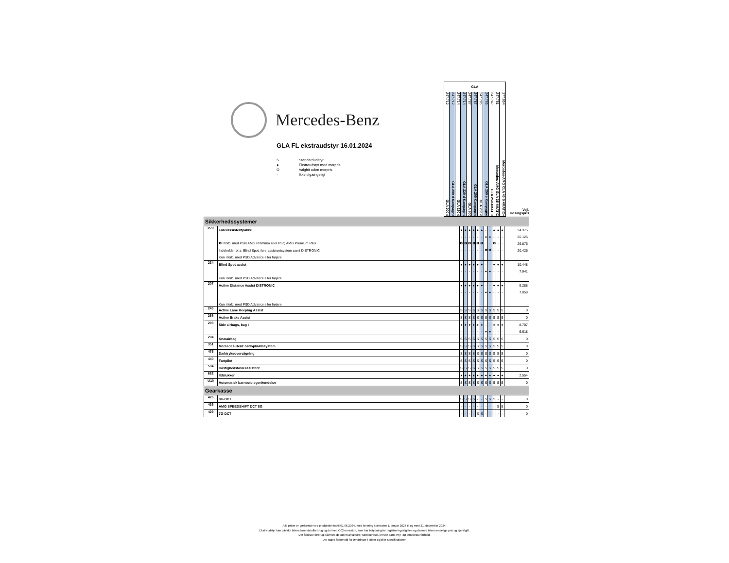Mercedes-Benz
GLA FL ekstraudstyr 16.01.2024
S Standardudstyr
● Ekstraudstyr mod merpris
O Valgfrit uden merpris
- Ikke tilgængeligt
GLA
247.712 GLA 200 d
247.712 GLA 200 d Kampagne
247.714 GLA 220 d
247.714 GLA 220 d Kampagne
247.787 GLA 200
247.787 GLA 200 Kampagne
247.785 GLA 250 e
247.785 GLA 250 e Kampagne
247.747 GLA 250 4MATIC
247.751 Mercedes-AMG GLA 35 4MATIC
177.054 Mercedes-AMG CLA 45 S 4MATIC+
Vejl.
Udsalgspris
| Sikkerhedssystemer | | | | | | | | | | | | | |
| P79 | Førerassistentpakke | ● | ● | ● | ● | ● | ● | - | - | ● | ● | ● | 34.375 |
| | | - | - | - | - | - | - | ● | ● | - | - | - | 26.125 |
| | ❶ I forb. med PSN AMG Premium eller PSQ AMG Premium Plus | ❶ | ❶ | ❶ | ❶ | ❶ | ❶ | - | - | ❶ | - | - | 26.875 |
| | Indeholder bl.a. Blind Spot, førerassistentsystem samt DISTRONIC | - | - | - | - | - | - | ❶ | ❶ | - | - | - | 20.425 |
| | Kun i forb. med PSD Advance eller højere | | | | | | | | | | | | |
| 234 | Blind Spot assist | ● | ● | ● | ● | ● | ● | - | - | ● | ● | ● | 10.448 |
| | | - | - | - | - | - | - | ● | ● | - | - | - | 7.941 |
| | Kun i forb. med PSD Advance eller højere | | | | | | | | | | | | |
| 207 | Active Distance Assist DISTRONIC | ● | ● | ● | ● | ● | ● | - | - | ● | ● | ● | 9.288 |
| | | - | - | - | - | - | - | ● | ● | - | - | - | 7.058 |
| | Kun i forb. med PSD Advance eller højere | | | | | | | | | | | | |
| 243 | Active Lane Keeping Assist | S | S | S | S | S | S | S | S | S | S | S | 0 |
| 258 | Active Brake Assist | S | S | S | S | S | S | S | S | S | S | S | 0 |
| 293 | Side airbags, bag i | ● | ● | ● | ● | ● | ● | - | - | ● | ● | ● | 8.707 |
| | | - | - | - | - | - | - | ● | ● | - | - | - | 6.618 |
| 294 | Knæairbag | S | S | S | S | S | S | S | S | S | S | S | 0 |
| 351 | Mercedes-Benz nødopkaldssystem | S | S | S | S | S | S | S | S | S | S | S | 0 |
| 475 | Dæktryksovervågning | S | S | S | S | S | S | S | S | S | S | S | 0 |
| 440 | Fartpilot | S | S | S | S | S | S | S | S | S | S | S | 0 |
| 504 | Hastighedstavleassistent | S | S | S | S | S | S | S | S | S | S | S | 0 |
| 682 | Ildslukker | ● | ● | ● | ● | ● | ● | ● | ● | ● | ● | ● | 2.554 |
| U10 | Automatisk barnestolsgenkendelse | S | S | S | S | S | S | S | S | S | S | S | 0 |
| Gearkasse | | | | | | | | | | | | | |
| 426 | 8G-DCT | S | S | S | S | - | - | S | S | S | - | - | 0 |
| 426 | AMG SPEEDSHIFT DCT 8G | - | - | - | - | - | - | - | - | - | S | S | 0 |
| 429 | 7G-DCT | - | - | - | - | S | S | - | - | - | - | - | 0 |
Alle priser er gældende ved produktion indtil 01.06.2024, med levering i perioden 1. januar 2024 til og med 31. december 2024.
Ekstraudstyr kan påvirke bilens brændstofforbrug og dermed C02-emission, som har betydning for registreringsafgiften og dermed bilens endelige pris og ejerafgift.
Det faktiske forbrug påvirkes desuden af faktorer som kørestil, terræn samt vejr- og temperaturforhold.
Der tages forbehold for ændringer i priser og/eller specifikationer.